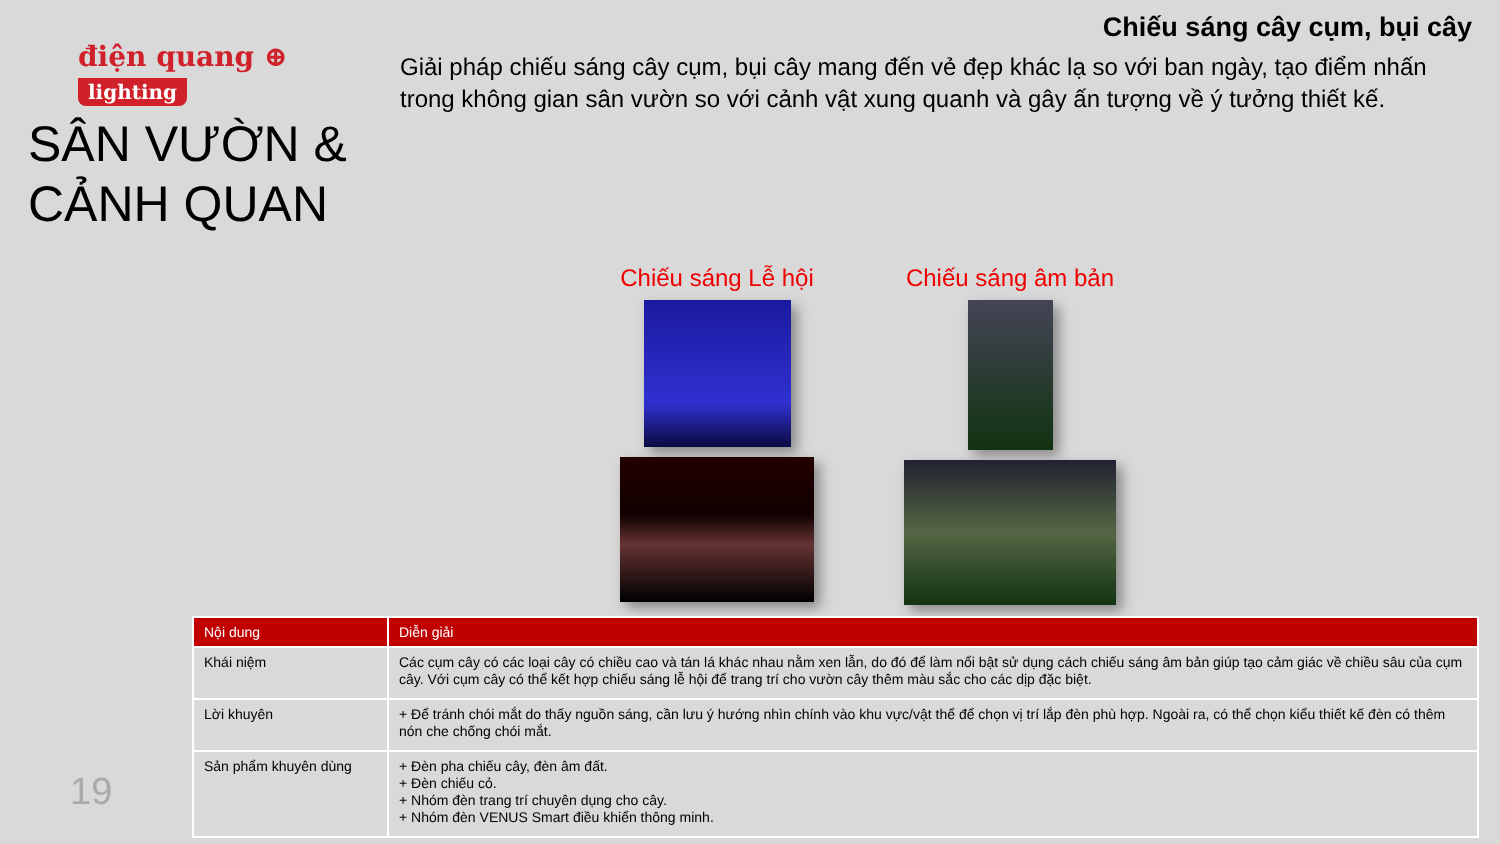điện quang ⊕
lighting
SÂN VƯỜN &
CẢNH QUAN
Chiếu sáng cây cụm, bụi cây
Giải pháp chiếu sáng cây cụm, bụi cây mang đến vẻ đẹp khác lạ so với ban ngày, tạo điểm nhấn trong không gian sân vườn so với cảnh vật xung quanh và gây ấn tượng về ý tưởng thiết kế.
Chiếu sáng Lễ hội Chiếu sáng âm bản
| Nội dung | Diễn giải |
| --- | --- |
| Khái niệm | Các cụm cây có các loại cây có chiều cao và tán lá khác nhau nằm xen lẫn, do đó để làm nổi bật sử dụng cách chiếu sáng âm bản giúp tạo cảm giác về chiều sâu của cụm cây. Với cụm cây có thể kết hợp chiếu sáng lễ hội để trang trí cho vườn cây thêm màu sắc cho các dịp đặc biệt. |
| Lời khuyên | + Để tránh chói mắt do thấy nguồn sáng, cần lưu ý hướng nhìn chính vào khu vực/vật thể để chọn vị trí lắp đèn phù hợp. Ngoài ra, có thể chọn kiểu thiết kế đèn có thêm nón che chống chói mắt. |
| Sản phẩm khuyên dùng | + Đèn pha chiếu cây, đèn âm đất. + Đèn chiếu cỏ. + Nhóm đèn trang trí chuyên dụng cho cây. + Nhóm đèn VENUS Smart điều khiển thông minh. |
19